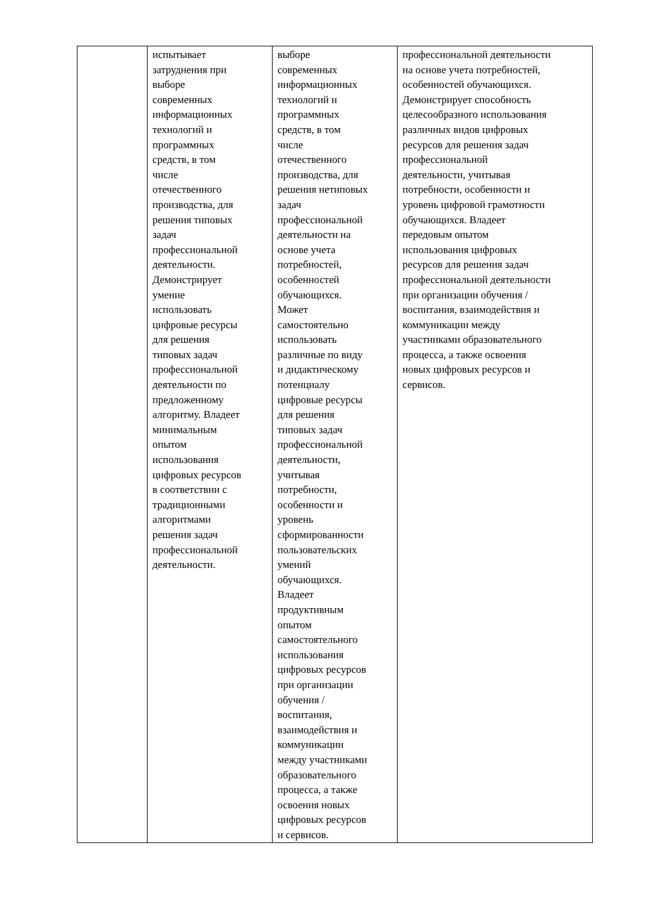| | испытывает затруднения при выборе современных информационных технологий и программных средств, в том числе отечественного производства, для решения типовых задач профессиональной деятельности. Демонстрирует умение использовать цифровые ресурсы для решения типовых задач профессиональной деятельности по предложенному алгоритму. Владеет минимальным опытом использования цифровых ресурсов в соответствии с традиционными алгоритмами решения задач профессиональной деятельности. | выборе современных информационных технологий и программных средств, в том числе отечественного производства, для решения нетиповых задач профессиональной деятельности на основе учета потребностей, особенностей обучающихся. Может самостоятельно использовать различные по виду и дидактическому потенциалу цифровые ресурсы для решения типовых задач профессиональной деятельности, учитывая потребности, особенности и уровень сформированности пользовательских умений обучающихся. Владеет продуктивным опытом самостоятельного использования цифровых ресурсов при организации обучения / воспитания, взаимодействия и коммуникации между участниками образовательного процесса, а также освоения новых цифровых ресурсов и сервисов. | профессиональной деятельности на основе учета потребностей, особенностей обучающихся. Демонстрирует способность целесообразного использования различных видов цифровых ресурсов для решения задач профессиональной деятельности, учитывая потребности, особенности и уровень цифровой грамотности обучающихся. Владеет передовым опытом использования цифровых ресурсов для решения задач профессиональной деятельности при организации обучения / воспитания, взаимодействия и коммуникации между участниками образовательного процесса, а также освоения новых цифровых ресурсов и сервисов. |